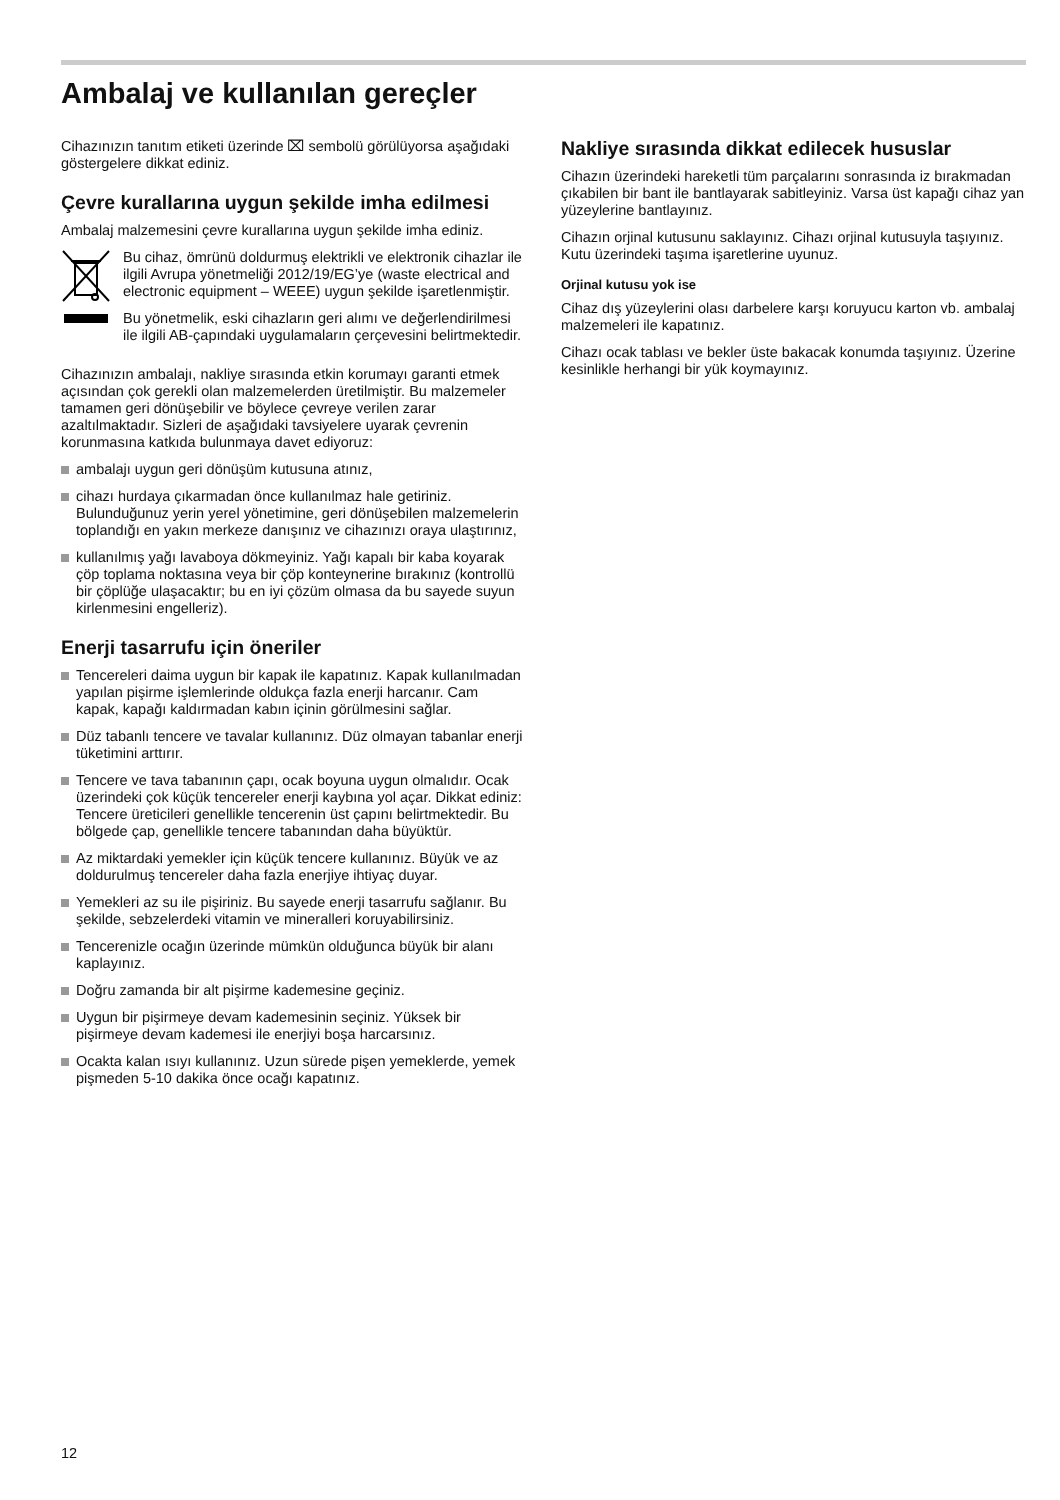Ambalaj ve kullanılan gereçler
Cihazınızın tanıtım etiketi üzerinde ⌧ sembolü görülüyorsa aşağıdaki göstergelere dikkat ediniz.
Çevre kurallarına uygun şekilde imha edilmesi
Ambalaj malzemesini çevre kurallarına uygun şekilde imha ediniz.
Bu cihaz, ömrünü doldurmuş elektrikli ve elektronik cihazlar ile ilgili Avrupa yönetmeliği 2012/19/EG’ye (waste electrical and electronic equipment – WEEE) uygun şekilde işaretlenmiştir.
Bu yönetmelik, eski cihazların geri alımı ve değerlendirilmesi ile ilgili AB-çapındaki uygulamaların çerçevesini belirtmektedir.
Cihazınızın ambalajı, nakliye sırasında etkin korumayı garanti etmek açısından çok gerekli olan malzemelerden üretilmiştir. Bu malzemeler tamamen geri dönüşebilir ve böylece çevreye verilen zarar azaltılmaktadır. Sizleri de aşağıdaki tavsiyelere uyarak çevrenin korunmasına katkıda bulunmaya davet ediyoruz:
ambalajı uygun geri dönüşüm kutusuna atınız,
cihazı hurdaya çıkarmadan önce kullanılmaz hale getiriniz. Bulunduğunuz yerin yerel yönetimine, geri dönüşebilen malzemelerin toplandığı en yakın merkeze danışınız ve cihazınızı oraya ulaştırınız,
kullanılmış yağı lavaboya dökmeyiniz. Yağı kapalı bir kaba koyarak çöp toplama noktasına veya bir çöp konteynerine bırakınız (kontrollü bir çöplüğe ulaşacaktır; bu en iyi çözüm olmasa da bu sayede suyun kirlenmesini engelleriz).
Enerji tasarrufu için öneriler
Tencereleri daima uygun bir kapak ile kapatınız. Kapak kullanılmadan yapılan pişirme işlemlerinde oldukça fazla enerji harcanır. Cam kapak, kapağı kaldırmadan kabın içinin görülmesini sağlar.
Düz tabanlı tencere ve tavalar kullanınız. Düz olmayan tabanlar enerji tüketimini arttırır.
Tencere ve tava tabanının çapı, ocak boyuna uygun olmalıdır. Ocak üzerindeki çok küçük tencereler enerji kaybına yol açar. Dikkat ediniz: Tencere üreticileri genellikle tencerenin üst çapını belirtmektedir. Bu bölgede çap, genellikle tencere tabanından daha büyüktür.
Az miktardaki yemekler için küçük tencere kullanınız. Büyük ve az doldurulmuş tencereler daha fazla enerjiye ihtiyaç duyar.
Yemekleri az su ile pişiriniz. Bu sayede enerji tasarrufu sağlanır. Bu şekilde, sebzelerdeki vitamin ve mineralleri koruyabilirsiniz.
Tencerenizle ocağın üzerinde mümkün olduğunca büyük bir alanı kaplayınız.
Doğru zamanda bir alt pişirme kademesine geçiniz.
Uygun bir pişirmeye devam kademesinin seçiniz. Yüksek bir pişirmeye devam kademesi ile enerjiyi boşa harcarsınız.
Ocakta kalan ısıyı kullanınız. Uzun sürede pişen yemeklerde, yemek pişmeden 5-10 dakika önce ocağı kapatınız.
Nakliye sırasında dikkat edilecek hususlar
Cihazın üzerindeki hareketli tüm parçalarını sonrasında iz bırakmadan çıkabilen bir bant ile bantlayarak sabitleyiniz. Varsa üst kapağı cihaz yan yüzeylerine bantlayınız.
Cihazın orjinal kutusunu saklayınız. Cihazı orjinal kutusuyla taşıyınız. Kutu üzerindeki taşıma işaretlerine uyunuz.
Orjinal kutusu yok ise
Cihaz dış yüzeylerini olası darbelere karşı koruyucu karton vb. ambalaj malzemeleri ile kapatınız.
Cihazı ocak tablası ve bekler üste bakacak konumda taşıyınız. Üzerine kesinlikle herhangi bir yük koymayınız.
12